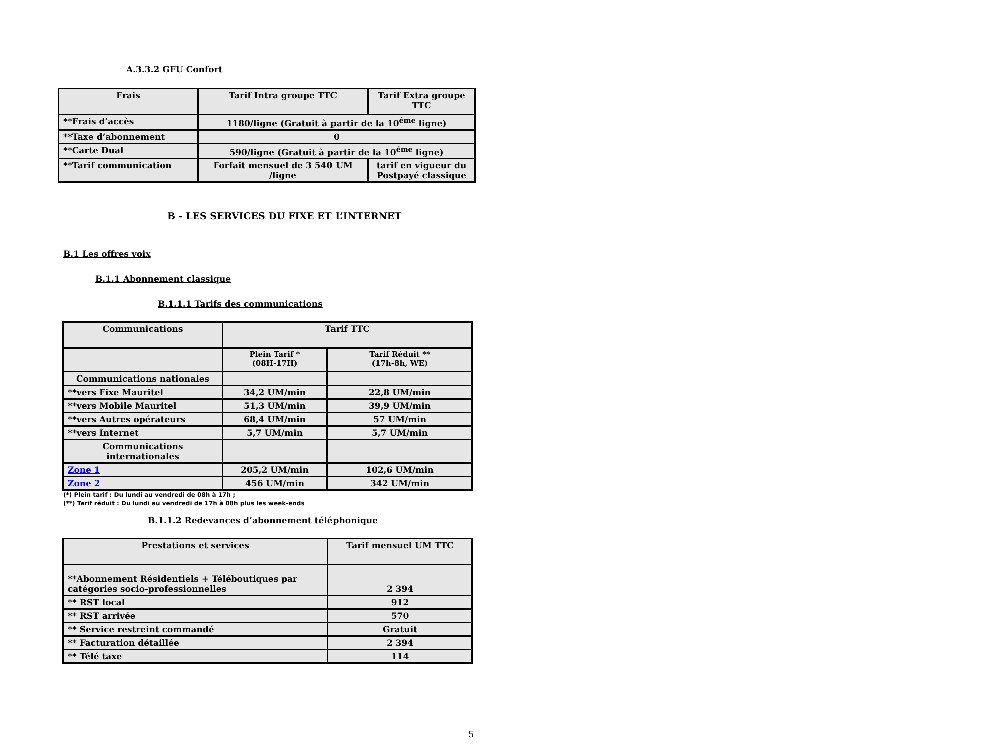A.3.3.2 GFU Confort
| Frais | Tarif Intra groupe TTC | Tarif Extra groupe TTC |
| --- | --- | --- |
| **Frais d’accès | 1180/ligne (Gratuit à partir de la 10<sup>éme</sup> ligne) | |
| **Taxe d’abonnement | 0 | |
| **Carte Dual | 590/ligne (Gratuit à partir de la 10<sup>éme</sup> ligne) | |
| **Tarif communication | Forfait mensuel de 3 540 UM /ligne | tarif en vigueur du Postpayé classique |
B - LES SERVICES DU FIXE ET L’INTERNET
B.1 Les offres voix
B.1.1 Abonnement classique
B.1.1.1 Tarifs des communications
| Communications | Tarif TTC | |
| --- | --- | --- |
| | Plein Tarif * (08H-17H) | Tarif Réduit ** (17h-8h, WE) |
| Communications nationales | | |
| **vers Fixe Mauritel | 34,2 UM/min | 22,8 UM/min |
| **vers Mobile Mauritel | 51,3 UM/min | 39,9 UM/min |
| **vers Autres opérateurs | 68,4 UM/min | 57 UM/min |
| **vers Internet | 5,7 UM/min | 5,7 UM/min |
| Communications internationales | | |
| Zone 1 | 205,2 UM/min | 102,6 UM/min |
| Zone 2 | 456 UM/min | 342 UM/min |
(*) Plein tarif : Du lundi au vendredi de 08h à 17h ;
(**) Tarif réduit : Du lundi au vendredi de 17h à 08h plus les week-ends
B.1.1.2 Redevances d’abonnement téléphonique
| Prestations et services | Tarif mensuel UM TTC |
| --- | --- |
| **Abonnement Résidentiels + Téléboutiques par catégories socio-professionnelles | 2 394 |
| ** RST local | 912 |
| ** RST arrivée | 570 |
| ** Service restreint commandé | Gratuit |
| ** Facturation détaillée | 2 394 |
| ** Télé taxe | 114 |
5